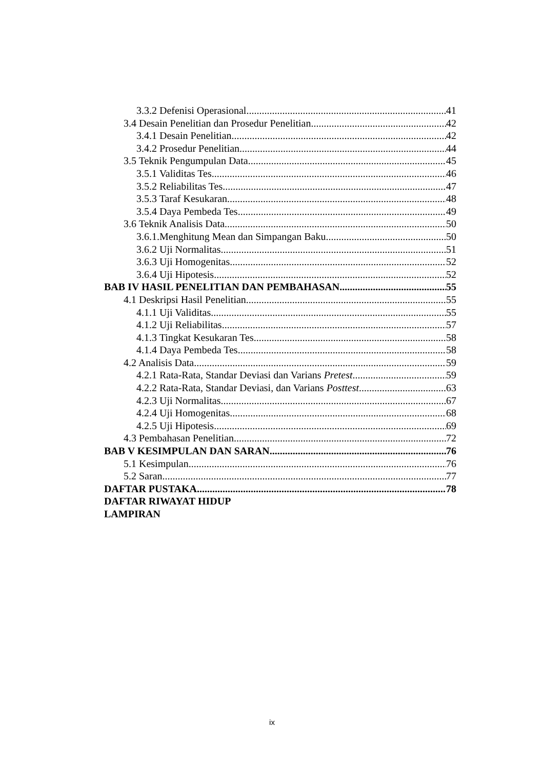3.3.2 Defenisi Operasional 41
3.4 Desain Penelitian dan Prosedur Penelitian 42
3.4.1 Desain Penelitian 42
3.4.2 Prosedur Penelitian 44
3.5 Teknik Pengumpulan Data 45
3.5.1 Validitas Tes 46
3.5.2 Reliabilitas Tes 47
3.5.3 Taraf Kesukaran 48
3.5.4 Daya Pembeda Tes 49
3.6 Teknik Analisis Data 50
3.6.1.Menghitung Mean dan Simpangan Baku 50
3.6.2 Uji Normalitas 51
3.6.3 Uji Homogenitas 52
3.6.4 Uji Hipotesis 52
BAB IV HASIL PENELITIAN DAN PEMBAHASAN 55
4.1 Deskripsi Hasil Penelitian 55
4.1.1 Uji Validitas 55
4.1.2 Uji Reliabilitas 57
4.1.3 Tingkat Kesukaran Tes 58
4.1.4 Daya Pembeda Tes 58
4.2 Analisis Data 59
4.2.1 Rata-Rata, Standar Deviasi dan Varians Pretest 59
4.2.2 Rata-Rata, Standar Deviasi, dan Varians Posttest 63
4.2.3 Uji Normalitas 67
4.2.4 Uji Homogenitas 68
4.2.5 Uji Hipotesis 69
4.3 Pembahasan Penelitian 72
BAB V KESIMPULAN DAN SARAN 76
5.1 Kesimpulan 76
5.2 Saran 77
DAFTAR PUSTAKA 78
DAFTAR RIWAYAT HIDUP
LAMPIRAN
ix